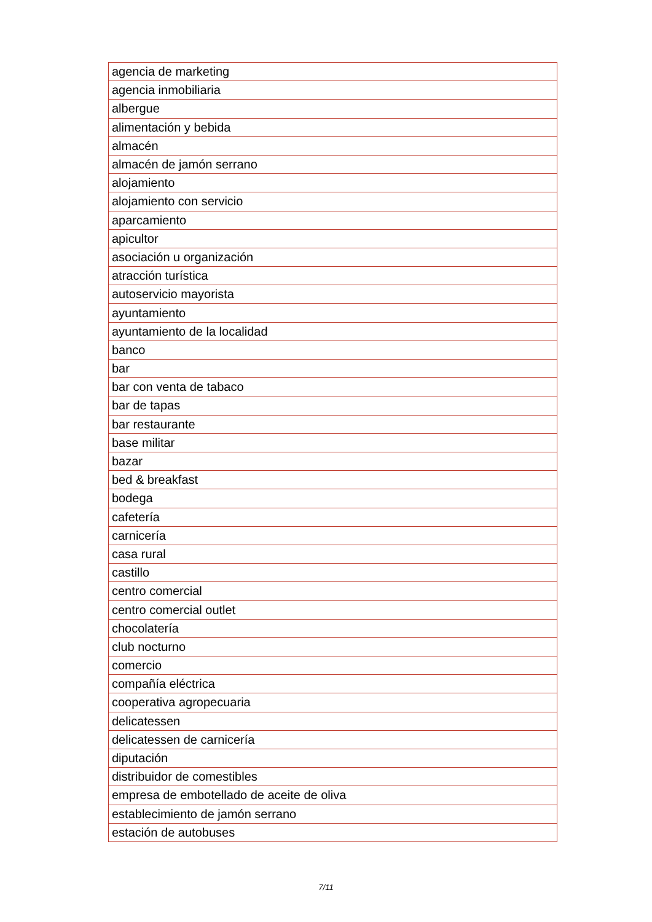| agencia de marketing |
| agencia inmobiliaria |
| albergue |
| alimentación y bebida |
| almacén |
| almacén de jamón serrano |
| alojamiento |
| alojamiento con servicio |
| aparcamiento |
| apicultor |
| asociación u organización |
| atracción turística |
| autoservicio mayorista |
| ayuntamiento |
| ayuntamiento de la localidad |
| banco |
| bar |
| bar con venta de tabaco |
| bar de tapas |
| bar restaurante |
| base militar |
| bazar |
| bed & breakfast |
| bodega |
| cafetería |
| carnicería |
| casa rural |
| castillo |
| centro comercial |
| centro comercial outlet |
| chocolatería |
| club nocturno |
| comercio |
| compañía eléctrica |
| cooperativa agropecuaria |
| delicatessen |
| delicatessen de carnicería |
| diputación |
| distribuidor de comestibles |
| empresa de embotellado de aceite de oliva |
| establecimiento de jamón serrano |
| estación de autobuses |
7/11